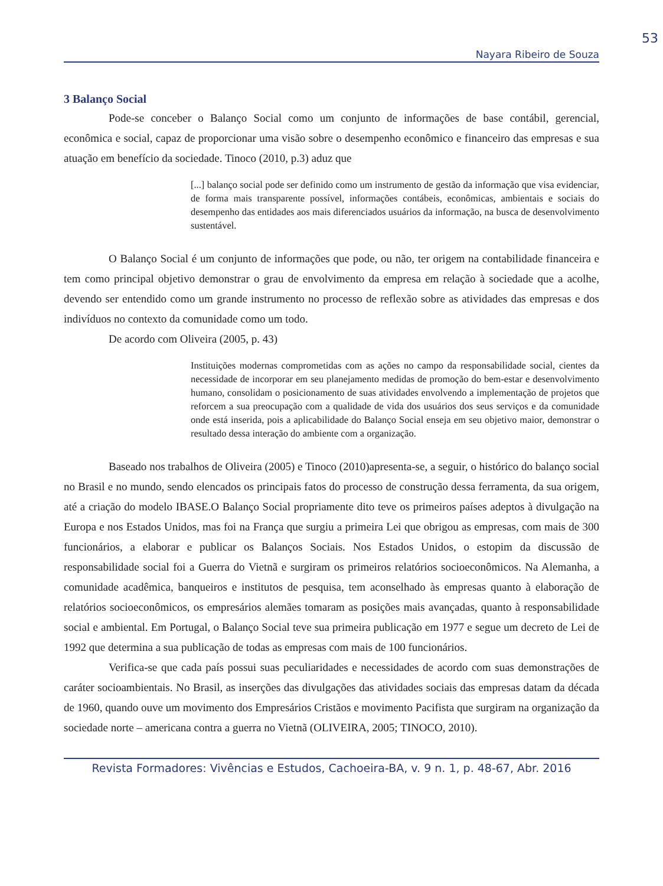53
Nayara Ribeiro de Souza
3 Balanço Social
Pode-se conceber o Balanço Social como um conjunto de informações de base contábil, gerencial, econômica e social, capaz de proporcionar uma visão sobre o desempenho econômico e financeiro das empresas e sua atuação em benefício da sociedade. Tinoco (2010, p.3) aduz que
[...] balanço social pode ser definido como um instrumento de gestão da informação que visa evidenciar, de forma mais transparente possível, informações contábeis, econômicas, ambientais e sociais do desempenho das entidades aos mais diferenciados usuários da informação, na busca de desenvolvimento sustentável.
O Balanço Social é um conjunto de informações que pode, ou não, ter origem na contabilidade financeira e tem como principal objetivo demonstrar o grau de envolvimento da empresa em relação à sociedade que a acolhe, devendo ser entendido como um grande instrumento no processo de reflexão sobre as atividades das empresas e dos indivíduos no contexto da comunidade como um todo.
De acordo com Oliveira (2005, p. 43)
Instituições modernas comprometidas com as ações no campo da responsabilidade social, cientes da necessidade de incorporar em seu planejamento medidas de promoção do bem-estar e desenvolvimento humano, consolidam o posicionamento de suas atividades envolvendo a implementação de projetos que reforcem a sua preocupação com a qualidade de vida dos usuários dos seus serviços e da comunidade onde está inserida, pois a aplicabilidade do Balanço Social enseja em seu objetivo maior, demonstrar o resultado dessa interação do ambiente com a organização.
Baseado nos trabalhos de Oliveira (2005) e Tinoco (2010)apresenta-se, a seguir, o histórico do balanço social no Brasil e no mundo, sendo elencados os principais fatos do processo de construção dessa ferramenta, da sua origem, até a criação do modelo IBASE.O Balanço Social propriamente dito teve os primeiros países adeptos à divulgação na Europa e nos Estados Unidos, mas foi na França que surgiu a primeira Lei que obrigou as empresas, com mais de 300 funcionários, a elaborar e publicar os Balanços Sociais. Nos Estados Unidos, o estopim da discussão de responsabilidade social foi a Guerra do Vietnã e surgiram os primeiros relatórios socioeconômicos. Na Alemanha, a comunidade acadêmica, banqueiros e institutos de pesquisa, tem aconselhado às empresas quanto à elaboração de relatórios socioeconômicos, os empresários alemães tomaram as posições mais avançadas, quanto à responsabilidade social e ambiental. Em Portugal, o Balanço Social teve sua primeira publicação em 1977 e segue um decreto de Lei de 1992 que determina a sua publicação de todas as empresas com mais de 100 funcionários.
Verifica-se que cada país possui suas peculiaridades e necessidades de acordo com suas demonstrações de caráter socioambientais. No Brasil, as inserções das divulgações das atividades sociais das empresas datam da década de 1960, quando ouve um movimento dos Empresários Cristãos e movimento Pacifista que surgiram na organização da sociedade norte – americana contra a guerra no Vietnã (OLIVEIRA, 2005; TINOCO, 2010).
Revista Formadores: Vivências e Estudos, Cachoeira-BA, v. 9 n. 1, p. 48-67, Abr. 2016